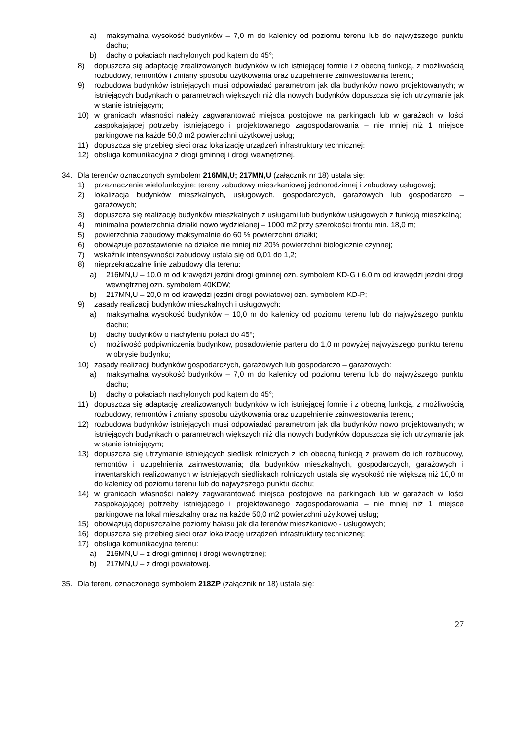a) maksymalna wysokość budynków – 7,0 m do kalenicy od poziomu terenu lub do najwyższego punktu dachu;
b) dachy o połaciach nachylonych pod kątem do 45°;
8) dopuszcza się adaptację zrealizowanych budynków w ich istniejącej formie i z obecną funkcją, z możliwością rozbudowy, remontów i zmiany sposobu użytkowania oraz uzupełnienie zainwestowania terenu;
9) rozbudowa budynków istniejących musi odpowiadać parametrom jak dla budynków nowo projektowanych; w istniejących budynkach o parametrach większych niż dla nowych budynków dopuszcza się ich utrzymanie jak w stanie istniejącym;
10) w granicach własności należy zagwarantować miejsca postojowe na parkingach lub w garażach w ilości zaspokajającej potrzeby istniejącego i projektowanego zagospodarowania – nie mniej niż 1 miejsce parkingowe na każde 50,0 m2 powierzchni użytkowej usług;
11) dopuszcza się przebieg sieci oraz lokalizację urządzeń infrastruktury technicznej;
12) obsługa komunikacyjna z drogi gminnej i drogi wewnętrznej.
34. Dla terenów oznaczonych symbolem 216MN,U; 217MN,U (załącznik nr 18) ustala się:
1) przeznaczenie wielofunkcyjne: tereny zabudowy mieszkaniowej jednorodzinnej i zabudowy usługowej;
2) lokalizacja budynków mieszkalnych, usługowych, gospodarczych, garażowych lub gospodarczo – garażowych;
3) dopuszcza się realizację budynków mieszkalnych z usługami lub budynków usługowych z funkcją mieszkalną;
4) minimalna powierzchnia działki nowo wydzielanej – 1000 m2 przy szerokości frontu min. 18,0 m;
5) powierzchnia zabudowy maksymalnie do 60 % powierzchni działki;
6) obowiązuje pozostawienie na działce nie mniej niż 20% powierzchni biologicznie czynnej;
7) wskaźnik intensywności zabudowy ustala się od 0,01 do 1,2;
8) nieprzekraczalne linie zabudowy dla terenu:
a) 216MN,U – 10,0 m od krawędzi jezdni drogi gminnej ozn. symbolem KD-G i 6,0 m od krawędzi jezdni drogi wewnętrznej ozn. symbolem 40KDW;
b) 217MN,U – 20,0 m od krawędzi jezdni drogi powiatowej ozn. symbolem KD-P;
9) zasady realizacji budynków mieszkalnych i usługowych:
a) maksymalna wysokość budynków – 10,0 m do kalenicy od poziomu terenu lub do najwyższego punktu dachu;
b) dachy budynków o nachyleniu połaci do 45º;
c) możliwość podpiwniczenia budynków, posadowienie parteru do 1,0 m powyżej najwyższego punktu terenu w obrysie budynku;
10) zasady realizacji budynków gospodarczych, garażowych lub gospodarczo – garażowych:
a) maksymalna wysokość budynków – 7,0 m do kalenicy od poziomu terenu lub do najwyższego punktu dachu;
b) dachy o połaciach nachylonych pod kątem do 45°;
11) dopuszcza się adaptację zrealizowanych budynków w ich istniejącej formie i z obecną funkcją, z możliwością rozbudowy, remontów i zmiany sposobu użytkowania oraz uzupełnienie zainwestowania terenu;
12) rozbudowa budynków istniejących musi odpowiadać parametrom jak dla budynków nowo projektowanych; w istniejących budynkach o parametrach większych niż dla nowych budynków dopuszcza się ich utrzymanie jak w stanie istniejącym;
13) dopuszcza się utrzymanie istniejących siedlisk rolniczych z ich obecną funkcją z prawem do ich rozbudowy, remontów i uzupełnienia zainwestowania; dla budynków mieszkalnych, gospodarczych, garażowych i inwentarskich realizowanych w istniejących siedliskach rolniczych ustala się wysokość nie większą niż 10,0 m do kalenicy od poziomu terenu lub do najwyższego punktu dachu;
14) w granicach własności należy zagwarantować miejsca postojowe na parkingach lub w garażach w ilości zaspokajającej potrzeby istniejącego i projektowanego zagospodarowania – nie mniej niż 1 miejsce parkingowe na lokal mieszkalny oraz na każde 50,0 m2 powierzchni użytkowej usług;
15) obowiązują dopuszczalne poziomy hałasu jak dla terenów mieszkaniowo - usługowych;
16) dopuszcza się przebieg sieci oraz lokalizację urządzeń infrastruktury technicznej;
17) obsługa komunikacyjna terenu:
a) 216MN,U – z drogi gminnej i drogi wewnętrznej;
b) 217MN,U – z drogi powiatowej.
35. Dla terenu oznaczonego symbolem 218ZP (załącznik nr 18) ustala się:
27